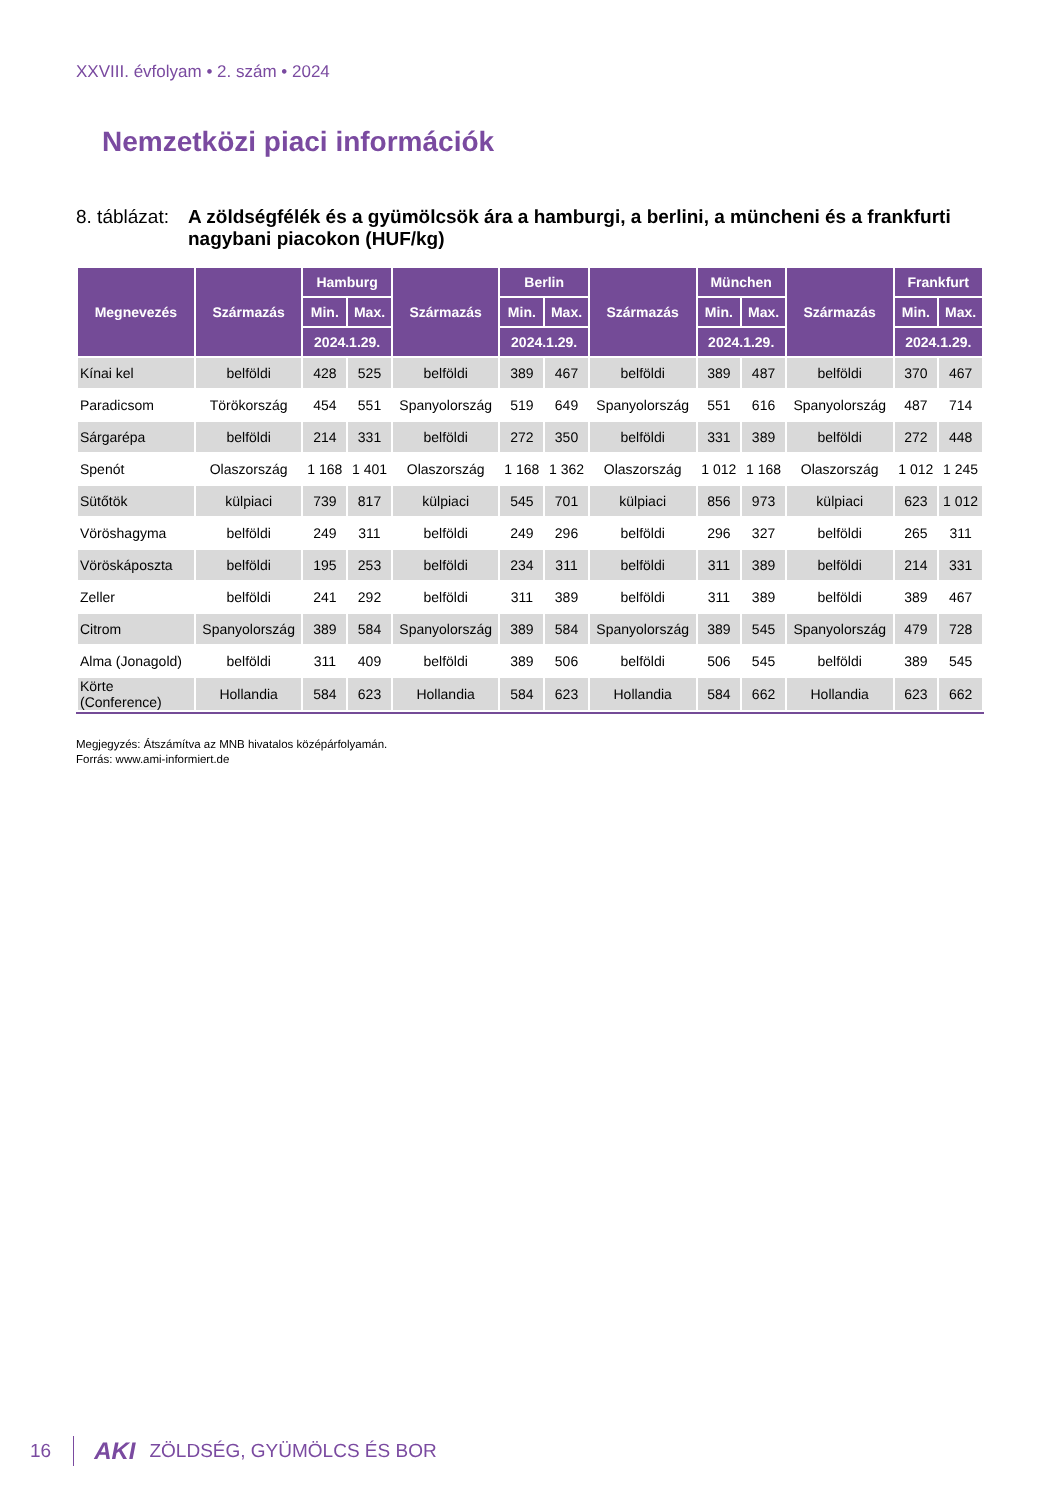XXVIII. évfolyam • 2. szám • 2024
Nemzetközi piaci információk
8. táblázat: A zöldségfélék és a gyümölcsök ára a hamburgi, a berlini, a müncheni és a frankfurti nagybani piacokon (HUF/kg)
| Megnevezés | Származás | Hamburg | | Származás | Berlin | | Származás | München | | Származás | Frankfurt | |
| --- | --- | --- | --- | --- | --- | --- | --- | --- | --- | --- | --- | --- |
| | | Min. | Max. | | Min. | Max. | | Min. | Max. | | Min. | Max. |
| | | 2024.1.29. | | | 2024.1.29. | | | 2024.1.29. | | | 2024.1.29. | |
| Kínai kel | belföldi | 428 | 525 | belföldi | 389 | 467 | belföldi | 389 | 487 | belföldi | 370 | 467 |
| Paradicsom | Törökország | 454 | 551 | Spanyolország | 519 | 649 | Spanyolország | 551 | 616 | Spanyolország | 487 | 714 |
| Sárgarépa | belföldi | 214 | 331 | belföldi | 272 | 350 | belföldi | 331 | 389 | belföldi | 272 | 448 |
| Spenót | Olaszország | 1 168 | 1 401 | Olaszország | 1 168 | 1 362 | Olaszország | 1 012 | 1 168 | Olaszország | 1 012 | 1 245 |
| Sütőtök | külpiaci | 739 | 817 | külpiaci | 545 | 701 | külpiaci | 856 | 973 | külpiaci | 623 | 1 012 |
| Vöröshagyma | belföldi | 249 | 311 | belföldi | 249 | 296 | belföldi | 296 | 327 | belföldi | 265 | 311 |
| Vöröskáposzta | belföldi | 195 | 253 | belföldi | 234 | 311 | belföldi | 311 | 389 | belföldi | 214 | 331 |
| Zeller | belföldi | 241 | 292 | belföldi | 311 | 389 | belföldi | 311 | 389 | belföldi | 389 | 467 |
| Citrom | Spanyolország | 389 | 584 | Spanyolország | 389 | 584 | Spanyolország | 389 | 545 | Spanyolország | 479 | 728 |
| Alma (Jonagold) | belföldi | 311 | 409 | belföldi | 389 | 506 | belföldi | 506 | 545 | belföldi | 389 | 545 |
| Körte (Conference) | Hollandia | 584 | 623 | Hollandia | 584 | 623 | Hollandia | 584 | 662 | Hollandia | 623 | 662 |
Megjegyzés: Átszámítva az MNB hivatalos középárfolyamán.
Forrás: www.ami-informiert.de
16 AKI ZÖLDSÉG, GYÜMÖLCS ÉS BOR